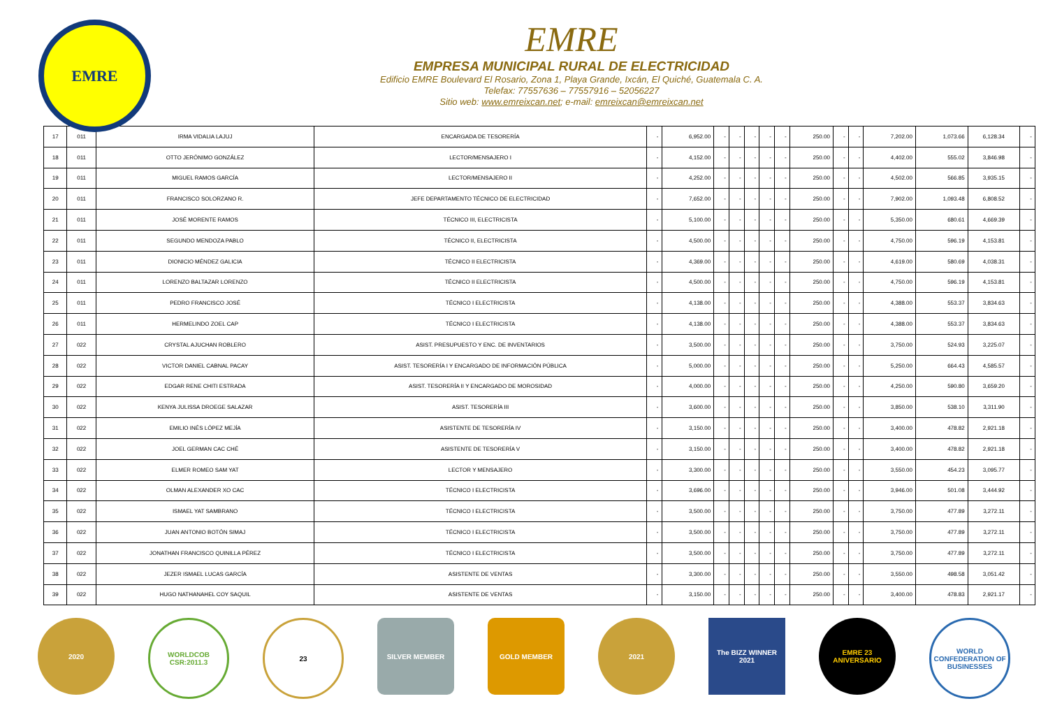EMRE
EMRE
EMPRESA MUNICIPAL RURAL DE ELECTRICIDAD
Edificio EMRE Boulevard El Rosario, Zona 1, Playa Grande, Ixcán, El Quiché, Guatemala C. A.
Telefax: 77557636 – 77557916 – 52056227
Sitio web: www.emreixcan.net; e-mail: emreixcan@emreixcan.net
| 17 | 011 | IRMA VIDALIA LAJUJ | ENCARGADA DE TESORERÍA | - | 6,952.00 | - | - | - | - | - | 250.00 | - | - | 7,202.00 | 1,073.66 | 6,128.34 | - |
| 18 | 011 | OTTO JERÓNIMO GONZÁLEZ | LECTOR/MENSAJERO I | - | 4,152.00 | - | - | - | - | - | 250.00 | - | - | 4,402.00 | 555.02 | 3,846.98 | - |
| 19 | 011 | MIGUEL RAMOS GARCÍA | LECTOR/MENSAJERO II | - | 4,252.00 | - | - | - | - | - | 250.00 | - | - | 4,502.00 | 566.85 | 3,935.15 | - |
| 20 | 011 | FRANCISCO SOLORZANO R. | JEFE DEPARTAMENTO TÉCNICO DE ELECTRICIDAD | - | 7,652.00 | - | - | - | - | - | 250.00 | - | - | 7,902.00 | 1,093.48 | 6,808.52 | - |
| 21 | 011 | JOSÉ MORENTE RAMOS | TÉCNICO III, ELECTRICISTA | - | 5,100.00 | - | - | - | - | - | 250.00 | - | - | 5,350.00 | 680.61 | 4,669.39 | - |
| 22 | 011 | SEGUNDO MENDOZA PABLO | TÉCNICO II, ELECTRICISTA | - | 4,500.00 | - | - | - | - | - | 250.00 | - | - | 4,750.00 | 596.19 | 4,153.81 | - |
| 23 | 011 | DIONICIO MÉNDEZ GALICIA | TÉCNICO II ELECTRICISTA | - | 4,369.00 | - | - | - | - | - | 250.00 | - | - | 4,619.00 | 580.69 | 4,038.31 | - |
| 24 | 011 | LORENZO BALTAZAR LORENZO | TÉCNICO II ELECTRICISTA | - | 4,500.00 | - | - | - | - | - | 250.00 | - | - | 4,750.00 | 596.19 | 4,153.81 | - |
| 25 | 011 | PEDRO FRANCISCO JOSÉ | TÉCNICO I ELECTRICISTA | - | 4,138.00 | - | - | - | - | - | 250.00 | - | - | 4,388.00 | 553.37 | 3,834.63 | - |
| 26 | 011 | HERMELINDO ZOEL CAP | TÉCNICO I ELECTRICISTA | - | 4,138.00 | - | - | - | - | - | 250.00 | - | - | 4,388.00 | 553.37 | 3,834.63 | - |
| 27 | 022 | CRYSTAL AJUCHAN ROBLERO | ASIST. PRESUPUESTO Y ENC. DE INVENTARIOS | - | 3,500.00 | - | - | - | - | - | 250.00 | - | - | 3,750.00 | 524.93 | 3,225.07 | - |
| 28 | 022 | VICTOR DANIEL CABNAL PACAY | ASIST. TESORERÍA I Y ENCARGADO DE INFORMACIÓN PÚBLICA | - | 5,000.00 | - | - | - | - | - | 250.00 | - | - | 5,250.00 | 664.43 | 4,585.57 | - |
| 29 | 022 | EDGAR RENE CHITI ESTRADA | ASIST. TESORERÍA II Y ENCARGADO DE MOROSIDAD | - | 4,000.00 | - | - | - | - | - | 250.00 | - | - | 4,250.00 | 590.80 | 3,659.20 | - |
| 30 | 022 | KENYA JULISSA DROEGE SALAZAR | ASIST. TESORERÍA III | - | 3,600.00 | - | - | - | - | - | 250.00 | - | - | 3,850.00 | 538.10 | 3,311.90 | - |
| 31 | 022 | EMILIO INÉS LÓPEZ MEJÍA | ASISTENTE DE TESORERÍA IV | - | 3,150.00 | - | - | - | - | - | 250.00 | - | - | 3,400.00 | 478.82 | 2,921.18 | - |
| 32 | 022 | JOEL GERMAN CAC CHÉ | ASISTENTE DE TESORERÍA V | - | 3,150.00 | - | - | - | - | - | 250.00 | - | - | 3,400.00 | 478.82 | 2,921.18 | - |
| 33 | 022 | ELMER ROMEO SAM YAT | LECTOR Y MENSAJERO | - | 3,300.00 | - | - | - | - | - | 250.00 | - | - | 3,550.00 | 454.23 | 3,095.77 | - |
| 34 | 022 | OLMAN ALEXANDER XO CAC | TÉCNICO I ELECTRICISTA | - | 3,696.00 | - | - | - | - | - | 250.00 | - | - | 3,946.00 | 501.08 | 3,444.92 | - |
| 35 | 022 | ISMAEL YAT SAMBRANO | TÉCNICO I ELECTRICISTA | - | 3,500.00 | - | - | - | - | - | 250.00 | - | - | 3,750.00 | 477.89 | 3,272.11 | - |
| 36 | 022 | JUAN ANTONIO BOTÓN SIMAJ | TÉCNICO I ELECTRICISTA | - | 3,500.00 | - | - | - | - | - | 250.00 | - | - | 3,750.00 | 477.89 | 3,272.11 | - |
| 37 | 022 | JONATHAN FRANCISCO QUINILLA PÉREZ | TÉCNICO I ELECTRICISTA | - | 3,500.00 | - | - | - | - | - | 250.00 | - | - | 3,750.00 | 477.89 | 3,272.11 | - |
| 38 | 022 | JEZER ISMAEL LUCAS GARCÍA | ASISTENTE DE VENTAS | - | 3,300.00 | - | - | - | - | - | 250.00 | - | - | 3,550.00 | 498.58 | 3,051.42 | - |
| 39 | 022 | HUGO NATHANAHEL COY SAQUIL | ASISTENTE DE VENTAS | - | 3,150.00 | - | - | - | - | - | 250.00 | - | - | 3,400.00 | 478.83 | 2,921.17 | - |
2020 WORLDCOB CSR:2011.3
23 SILVER MEMBER GOLD MEMBER 2021 The BIZZ WINNER 2021
EMRE 23 ANIVERSARIO
WORLD CONFEDERATION OF BUSINESSES